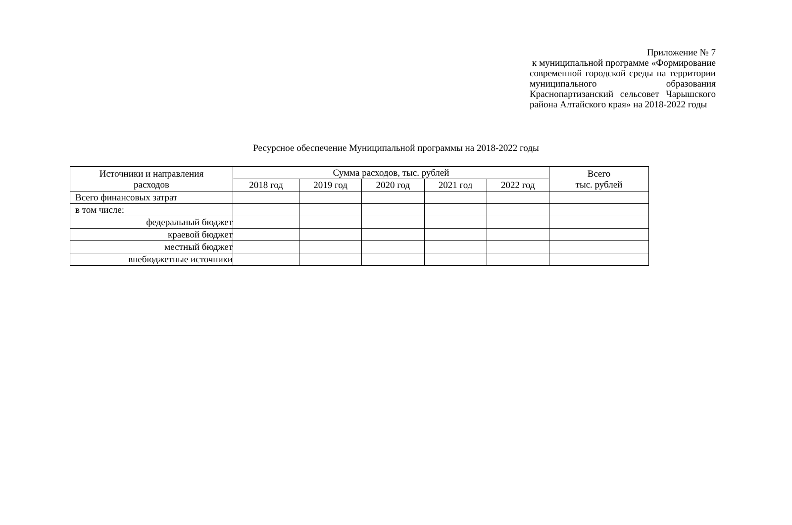Приложение № 7
к муниципальной программе «Формирование современной городской среды на территории муниципального образования Краснопартизанский сельсовет Чарышского района Алтайского края» на 2018-2022 годы
Ресурсное обеспечение Муниципальной программы на 2018-2022 годы
| Источники и направления расходов | Сумма расходов, тыс. рублей | | | | | Всего тыс. рублей |
| --- | --- | --- | --- | --- | --- | --- |
| | 2018 год | 2019 год | 2020 год | 2021 год | 2022 год | |
| Всего финансовых затрат | | | | | | |
| в том числе: | | | | | | |
| федеральный бюджет | | | | | | |
| краевой бюджет | | | | | | |
| местный бюджет | | | | | | |
| внебюджетные источники | | | | | | |